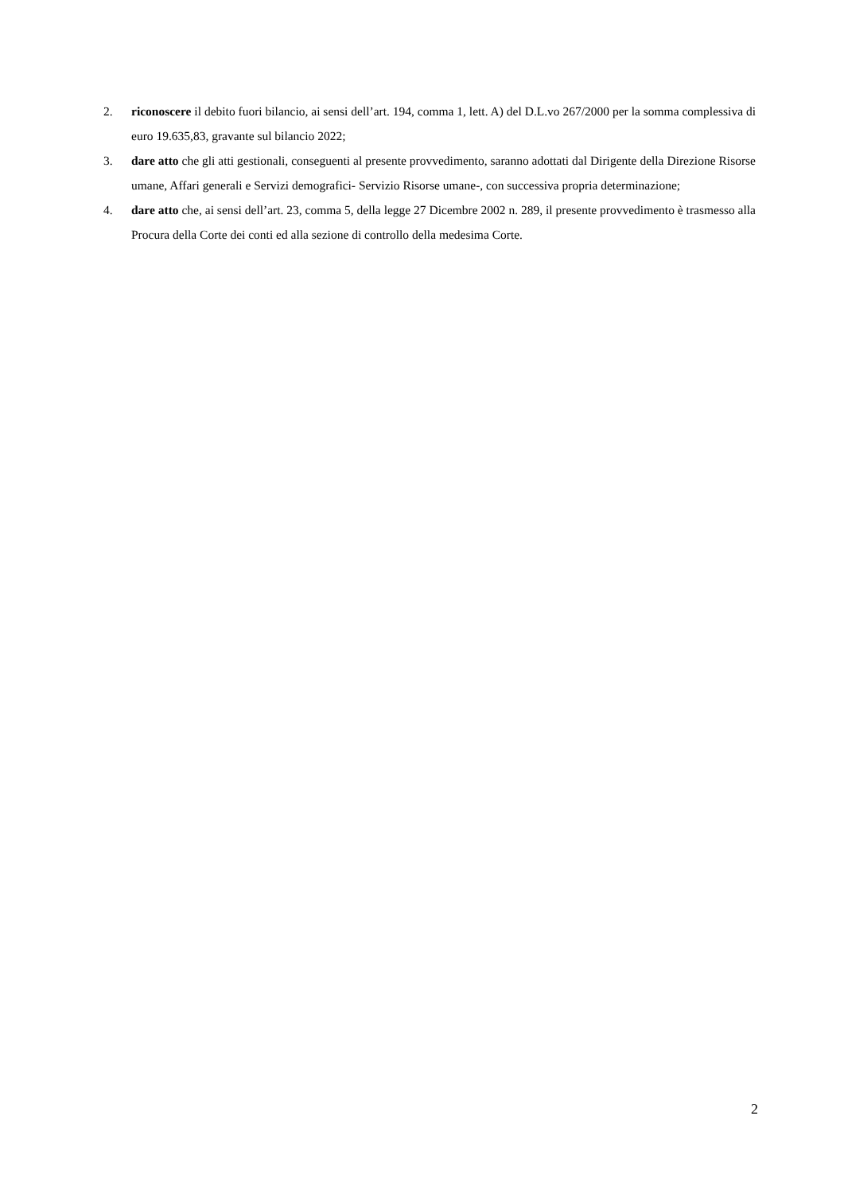2. riconoscere il debito fuori bilancio, ai sensi dell’art. 194, comma 1, lett. A) del D.L.vo 267/2000 per la somma complessiva di euro 19.635,83, gravante sul bilancio 2022;
3. dare atto che gli atti gestionali, conseguenti al presente provvedimento, saranno adottati dal Dirigente della Direzione Risorse umane, Affari generali e Servizi demografici- Servizio Risorse umane-, con successiva propria determinazione;
4. dare atto che, ai sensi dell’art. 23, comma 5, della legge 27 Dicembre 2002 n. 289, il presente provvedimento è trasmesso alla Procura della Corte dei conti ed alla sezione di controllo della medesima Corte.
2